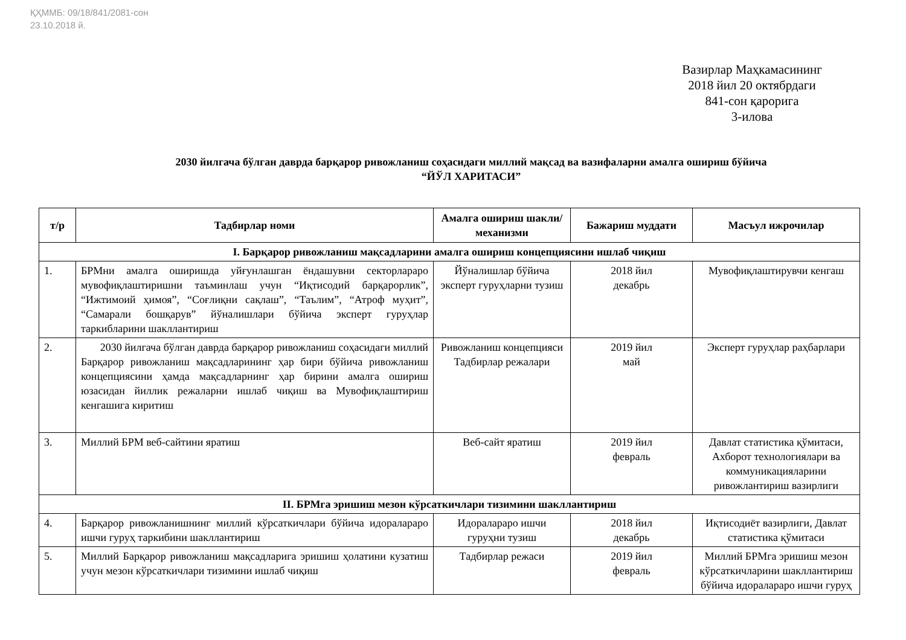ҚҲММБ: 09/18/841/2081-сон
23.10.2018 й.
Вазирлар Маҳкамасининг
2018 йил 20 октябрдаги
841-сон қарорига
3-илова
2030 йилгача бўлган даврда барқарор ривожланиш соҳасидаги миллий мақсад ва вазифаларни амалга ошириш бўйича
“ЙЎЛ ХАРИТАСИ”
| т/р | Тадбирлар номи | Амалга ошириш шакли/механизми | Бажариш муддати | Масъул ижрочилар |
| --- | --- | --- | --- | --- |
| I. Барқарор ривожланиш мақсадларини амалга ошириш концепциясини ишлаб чиқиш | | | | |
| 1. | БРМни амалга оширишда уйғунлашган ёндашувни секторлараро мувофиқлаштиришни таъминлаш учун “Иқтисодий барқарорлик”, “Ижтимоий ҳимоя”, “Соғлиқни сақлаш”, “Таълим”, “Атроф муҳит”, “Самарали бошқарув” йўналишлари бўйича эксперт гуруҳлар таркибларини шакллантириш | Йўналишлар бўйича эксперт гуруҳларни тузиш | 2018 йил декабрь | Мувофиқлаштирувчи кенгаш |
| 2. | 2030 йилгача бўлган даврда барқарор ривожланиш соҳасидаги миллий Барқарор ривожланиш мақсадларининг ҳар бири бўйича ривожланиш концепциясини ҳамда мақсадларнинг ҳар бирини амалга ошириш юзасидан йиллик режаларни ишлаб чиқиш ва Мувофиқлаштириш кенгашига киритиш | Ривожланиш концепцияси Тадбирлар режалари | 2019 йил май | Эксперт гуруҳлар раҳбарлари |
| 3. | Миллий БРМ веб-сайтини яратиш | Веб-сайт яратиш | 2019 йил февраль | Давлат статистика қўмитаси, Ахборот технологиялари ва коммуникацияларини ривожлантириш вазирлиги |
| II. БРМга эришиш мезон кўрсаткичлари тизимини шакллантириш | | | | |
| 4. | Барқарор ривожланишнинг миллий кўрсаткичлари бўйича идоралараро ишчи гуруҳ таркибини шакллантириш | Идоралараро ишчи гуруҳни тузиш | 2018 йил декабрь | Иқтисодиёт вазирлиги, Давлат статистика қўмитаси |
| 5. | Миллий Барқарор ривожланиш мақсадларига эришиш ҳолатини кузатиш учун мезон кўрсаткичлари тизимини ишлаб чиқиш | Тадбирлар режаси | 2019 йил февраль | Миллий БРМга эришиш мезон кўрсаткичларини шакллантириш бўйича идоралараро ишчи гуруҳ |